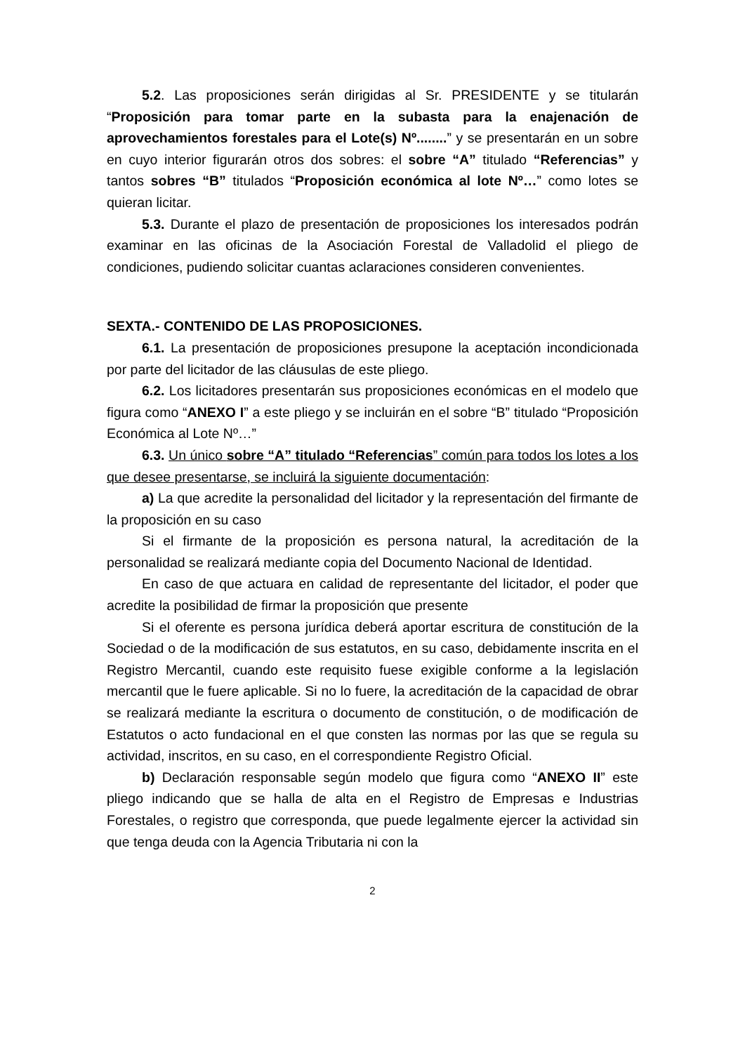5.2. Las proposiciones serán dirigidas al Sr. PRESIDENTE y se titularán “Proposición para tomar parte en la subasta para la enajenación de aprovechamientos forestales para el Lote(s) Nº........” y se presentarán en un sobre en cuyo interior figurarán otros dos sobres: el sobre “A” titulado “Referencias” y tantos sobres “B” titulados “Proposición económica al lote Nº…” como lotes se quieran licitar.
5.3. Durante el plazo de presentación de proposiciones los interesados podrán examinar en las oficinas de la Asociación Forestal de Valladolid el pliego de condiciones, pudiendo solicitar cuantas aclaraciones consideren convenientes.
SEXTA.- CONTENIDO DE LAS PROPOSICIONES.
6.1. La presentación de proposiciones presupone la aceptación incondicionada por parte del licitador de las cláusulas de este pliego.
6.2. Los licitadores presentarán sus proposiciones económicas en el modelo que figura como “ANEXO I” a este pliego y se incluirán en el sobre “B” titulado “Proposición Económica al Lote Nº…”
6.3. Un único sobre “A” titulado “Referencias” común para todos los lotes a los que desee presentarse, se incluirá la siguiente documentación:
a) La que acredite la personalidad del licitador y la representación del firmante de la proposición en su caso
Si el firmante de la proposición es persona natural, la acreditación de la personalidad se realizará mediante copia del Documento Nacional de Identidad.
En caso de que actuara en calidad de representante del licitador, el poder que acredite la posibilidad de firmar la proposición que presente
Si el oferente es persona jurídica deberá aportar escritura de constitución de la Sociedad o de la modificación de sus estatutos, en su caso, debidamente inscrita en el Registro Mercantil, cuando este requisito fuese exigible conforme a la legislación mercantil que le fuere aplicable. Si no lo fuere, la acreditación de la capacidad de obrar se realizará mediante la escritura o documento de constitución, o de modificación de Estatutos o acto fundacional en el que consten las normas por las que se regula su actividad, inscritos, en su caso, en el correspondiente Registro Oficial.
b) Declaración responsable según modelo que figura como “ANEXO II” este pliego indicando que se halla de alta en el Registro de Empresas e Industrias Forestales, o registro que corresponda, que puede legalmente ejercer la actividad sin que tenga deuda con la Agencia Tributaria ni con la
2